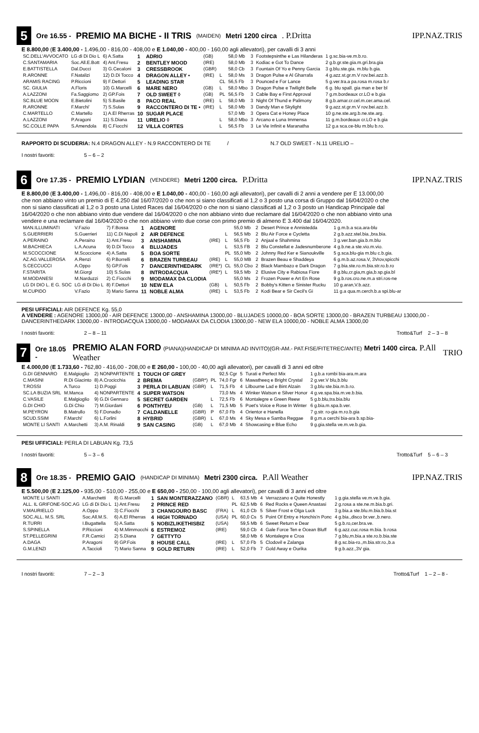5
Ore 16.55 - PREMIO MA BICHE - II TRIS (MAIDEN) Metri 1200 circa. P.Dritta IPP.NAZ.TRIS
E 8.800,00 (E 3.400,00 - 1.496,00 - 816,00 - 408,00 e E 1.040,00 - 400,00 - 160,00 agli allevatori), per cavalli di 3 anni
| SC.DELL'AVVOCATO | LG di Di Dio L | 6) A.Satta | 1 | ADRIO | (GB) | | 58,0 Mb | 3 | Footstepsinthe e Las Hilanderas | 1 g.sc.bia-ve.m.b.ro. |
| C.SANTAMARIA | Soc.All.E.Bott | 4) Ant.Fresu | 2 | BENTLEY MOOD | (IRE) | | 58,0 Mb | 3 | Kodiac e Got To Dance | 2 g.b.gr.ste.gia.m.gri.bra.gia |
| E.BATTISTELLA | Dal.Ducci | 3) G.Cecaloni | 3 | CRESSBROOK | (GBR) | | 58,0 Cb | 3 | Fountain Of Yo e Penny Garcia | 3 g.blu.ste.gia. m.blu b.gia. |
| R.ARONNE | F.Natalizi | 12) D.Di Tocco | 4 | DRAGON ALLEY • | (IRE) | L | 58,0 Ms | 3 | Dragon Pulse e Al Gharrafa | 4 g.azz.st.gr.m.V rov.bei.azz.b. |
| ARAMIS RACING | P.Riccioni | 9) F.Dettori | 5 | LEADING STAR | | CL | 56,5 Fb | 3 | Pounced e For Lance | 5 g.ver.tra.a pa.rosa m.rosa b.r |
| SC. GIULIA | A.Floris | 10) G.Marcelli | 6 | MARE NERO | (GB) | L | 58,0 Mbo | 3 | Dragon Pulse e Twilight Belle | 6 g. blu spall. gia man e ber bl |
| A.LAZZONI | Fa.Saggiomo | 2) GP.Fois | 7 | OLD SWEET ◊ | (GB) | PL | 56,5 Fb | 3 | Cable Bay e First Approval | 7 g.m.bordeaux cr.LO e b.gia |
| SC.BLUE MOON | E.Bietolini | 5) S.Basile | 8 | PACO REAL | (IRE) | L | 58,0 Mb | 3 | Night Of Thund e Palimony | 8 g.b.amar.cr.cel.m.cer.ama.cel. |
| R.ARONNE | F.Marchi' | 7) S.Sulas | 9 | RACCONTERO DI TE • | (IRE) | L | 58,0 Mb | 3 | Dandy Man e Skylight | 9 g.azz.st.gr.m.V rov.bei.azz.b. |
| C.MARTELLO | C.Martello | 1) A.El Rherras | 10 | SUGAR PLACE | | | 57,0 Mb | 3 | Opera Cat e Honey Place | 10 g.ne.ste.arg.b.ne.ste.arg. |
| A.LAZZONI | P.Aragoni | 11) S.Diana | 11 | URELIO ◊ | | L | 58,0 Mbo | 3 | Arcano e Luna Immensa | 11 g.m.bordeaux cr.LO e b.gia |
| SC.COLLE PAPA | S.Amendola | 8) C.Fiocchi | 12 | VILLA CORTES | | L | 56,5 Fb | 3 | Le Vie Infinit e Maranatha | 12 g.a sca.ce-blu m.blu b.ro. |
RAPPORTO DI SCUDERIA: N.4 DRAGON ALLEY - N.9 RACCONTERO DI TE / N.7 OLD SWEET - N.11 URELIO –
I nostri favoriti: 5 – 6 – 2
6
Ore 17.35 - PREMIO LYDIAN (VENDERE) Metri 1200 circa. P.Dritta IPP.NAZ.TRIS
E 8.800,00 (E 3.400,00 - 1.496,00 - 816,00 - 408,00 e E 1.040,00 - 400,00 - 160,00 agli allevatori), per cavalli di 2 anni a vendere per E 13.000,00 che non abbiano vinto un premio di E 4.250 dal 16/07/2020 o che non si siano classificati al 1,2 o 3 posto una corsa di Gruppo dal 16/04/2020 o che non si siano classificati al 1,2 o 3 posto una Listed Races dal 16/04/2020 o che non si siano classificati al 1,2 o 3 posto un Handicap Principale dal 16/04/2020 o che non abbiano vinto due vendere dal 16/04/2020 o che non abbiano vinto due reclamare dal 16/04/2020 o che non abbiano vinto una vendere e una reclamare dal 16/04/2020 o che non abbiano vinto due corse con primo premio di almeno E 3.400 dal 16/04/2020.
| MAN.ILLUMINATI | V.Fazio | 7) F.Bossa | 1 | AGENORE | | | 55,0 Mb | 2 | Desert Prince e Annistedda | 1 g.m.b.a sca.ara-blu |
| S.GUERRIERI | S.Guerrieri | 11) C.Di Napoli | 2 | AIR DEFENCE | | L | 56,5 Mb | 2 | Blu Air Force e Cycletta | 2 g.b.azz.stel.bia.,bra.bia. |
| A.PERAINO | A.Peraino | 1) Ant.Fresu | 3 | ANSHAMINA | (IRE) | L | 56,5 Fb | 2 | Anjaal e Shahmina | 3 g.ver.ban.gia.b.m.blu |
| M.BACHIECA | L.A.Acuna | 9) D.Di Tocco | 4 | BLUJADES | | L | 53,5 FB | 2 | Blu Constellat e Jadesnumberone | 4 g.b.ne.a ste.vio.m.vio. |
| M.SCOCCIONE | M.Scoccione | 4) A.Satta | 5 | BOA SORTE | | PL | 55,0 Mb | 2 | Johnny Red Ker e Sianoukville | 5 g.sca.blu-gia m.blu c.b.gia. |
| AZ.AG.VALLEROSA | A.Renzi | 6) P.Borrelli | 6 | BRAZEN TURBEAU | (IRE) | L | 55,0 MB | 2 | Brazen Beau e Shaddeya | 6 g.m.b.az.rosa.V, 3Vrov,spicchi |
| S.CECCUCCI | A.Oppo | 5) GP.Fois | 7 | DANCERINTHEDARK | (IRE*) | CL | 55,0 Cbo | 2 | Black Mambazo e Dark Dragon | 7 g.bia.ste.ro.m.bia.str.ro.b.ro |
| F.STARITA | M.Giorgi | 10) S.Sulas | 8 | INTRODACQUA | (IRE*) | L | 59,5 Mb | 2 | Elusive City e Rabiosa Fiore | 8 g.blu,cr.gia,m.gia,b.sp.gia.bl |
| M.MODANESI | M.Narduzzi | 2) C.Fiocchi | 9 | MODAMAX DA CLODIA | | | 55,0 Ms | 2 | Frozen Power e Art En Rose | 9 g.b.ros.cro.ne.m.a stri.ros-ne |
| LG DI DIO L. E G. SOC | LG di Di Dio L | 8) F.Dettori | 10 | NEW ELA | (GB) | L | 50,5 Fb | 2 | Bobby's Kitten e Sinister Rucku | 10 g.aran,V.b.azz. |
| M.CUPIDO | V.Fazio | 3) Mario Sanna | 11 | NOBLE ALMA | (IRE) | L | 53,5 Fb | 2 | Kodi Bear e Sir Cecil's Gi | 11 g.a qua.m.cerch.b.a spi.blu-ar |
PESI UFFICIALI: AIR DEFENCE Kg. 55,0
A VENDERE : AGENORE 13000,00 - AIR DEFENCE 13000,00 - ANSHAMINA 13000,00 - BLUJADES 10000,00 - BOA SORTE 13000,00 - BRAZEN TURBEAU 13000,00 - DANCERINTHEDARK 13000,00 - INTRODACQUA 13000,00 - MODAMAX DA CLODIA 13000,00 - NEW ELA 10000,00 - NOBLE ALMA 13000,00
I nostri favoriti: 2 – 8 – 11 Trotto&Turf 2 – 3 – 8
7
Ore 18.05 - PREMIO ALAN FORD (PIANA)(HANDICAP DI MINIMA AD INVITO)(GR-AM.- PAT.FISE/FITETREC/ANTE) Metri 1400 circa. P.All Weather TRIO
E 4.000,00 (E 1.733,60 - 762,80 - 416,00 - 208,00 e E 260,00 - 100,00 - 40,00 agli allevatori), per cavalli di 3 anni ed oltre
| G.DI GENNARO | E.Malgioglio | 2) NONPARTENTE | 1 | TOUCH OF GREY | | | 92,5 Cgr | 5 | Turati e Perfect Mix | 1 g.b.a rombi bia-ara.m.ara |
| C.MASINI | R.Di Giacinto | 8) A.Crocicchia | 2 | BREMA | (GBR*) | PL | 74,0 Fgr | 6 | Mawatheeq e Bright Crystal | 2 g.ver.V blu,b.blu |
| T.ROSSI | A.Turco | 1) D.Poggi | 3 | PERLA DI LABUAN | (GBR) | L | 71,5 Fb | 4 | Lilbourne Lad e Bint Alzain | 3 g.blu ste.bia.m.b.ro. |
| SC.LA BUZIA SRL | M.Manca | 4) NONPARTENTE | 4 | SUPER WATSON | | | 73,0 Ms | 4 | Winker Watson e Silver Honor | 4 g.ve.spa.bia.m.ve.b.bia. |
| C.VASILE | E.Malgioglio | 9) G.Di Gennaro | 5 | SECRET GARDEN | | L | 72,5 Fb | 6 | Montalegre e Green Reew | 5 g.b.blu,tra.bia.blu |
| G.DI CHIO | G.Di Chio | 7) M.Giordani | 6 | PONTHYEU | (GB) | L | 71,5 Mb | 5 | Poet's Voice e Rose In Winter | 6 g.bia.m.spa.b.ver. |
| M.PEYRON | B.Matrullo | 5) F.Donadio | 7 | CALDANELLE | (GBR) | P | 67,0 Fb | 4 | Orientor e Hanella | 7 g.str. ro-gia m.ro.b.gia |
| SCUD.SSIM | F.Marchi' | 6) L.Forlini | 8 | HYBRID | (GBR) | L | 67,0 Ms | 4 | Sky Mesa e Samba Reggae | 8 g.m.a cerchi bia-ara b.sp.bia- |
| MONTE LI SANTI | A.Marchetti | 3) A.M. Rinaldi | 9 | SAN CASING | (GB) | L | 67,0 Mb | 4 | Showcasing e Blue Echo | 9 g.gia.stella ve.m.ve.b.gia. |
PESI UFFICIALI: PERLA DI LABUAN Kg. 73,5
I nostri favoriti: 5 – 3 – 6 Trotto&Turf 5 – 6 – 3
8
Ore 18.35 - PREMIO GAIO (HANDICAP DI MINIMA) Metri 2300 circa. P.All Weather IPP.NAZ.TRIS
E 5.500,00 (E 2.125,00 - 935,00 - 510,00 - 255,00 e E 650,00 - 250,00 - 100,00 agli allevatori), per cavalli di 3 anni ed oltre
| MONTE LI SANTI | A.Marchetti | 8) G.Marcelli | 1 | SAN MONTERAZZANO | (GBR) | L | 63,5 Mb | 4 | Verrazzano e Quite Honestly | 1 g.gia.stella ve.m.ve.b.gia. |
| ALL. IL GRIFONE-SOC.AG | LG di Di Dio L | 1) Ant.Fresu | 2 | PRINCE RED | | PL | 62,5 Mb | 6 | Red Rocks e Queen Anastasi | 2 g.rosa a ste.ne.m.bia.b.gri. |
| V.MAURIELLO | A.Oppo | 3) C.Fiocchi | 3 | CHANGOURO BASC | (FRA) | L | 61,0 Cb | 5 | Silver Frost e Olga Luck | 3 g.bia.a ste.blu.m.bia.b.bia.st |
| SOC.ALL. M.S. SRL | Soc.All.M.S. | 6) A.El Rherras | 4 | HIGH TORNADO | (USA) | PL | 60,0 Cs | 5 | Point Of Entry e Honchis'n Ponc | 4 g.bia.,disco br.ver.,b.nero. |
| R.TURRI | I.Bugattella | 5) A.Satta | 5 | NOBIZLIKETHISBIZ | (USA) | | 59,5 Mb | 6 | Sweet Return e Dear | 5 g.b.ro,cer.bra.ve. |
| S.SPINELLA | P.Riccioni | 4) M.Mimmocchi | 6 | ESTREMOZ | (IRE) | | 59,0 Cb | 4 | Gale Force Ten e Ocean Bluff | 6 g.azz.cuc.rosa m.bia. b.rosa |
| ST.PELLEGRINI | F.R.Camici | 2) S.Diana | 7 | GETTYTO | | | 58,0 Mb | 6 | Montalegre e Croa | 7 g.blu,m.bia.a ste.ro.b.bia.ste |
| A.DAGA | P.Aragoni | 9) GP.Fois | 8 | HOUSE CALL | (IRE) | L | 57,0 Fb | 5 | Clodovil e Zalanga | 8 g.sc.bia-ro.,m.bia.str.ro.,b.a |
| G.M.LENZI | A.Taccioli | 7) Mario Sanna | 9 | GOLD RETURN | (IRE) | L | 52,0 Fb | 7 | Gold Away e Ourika | 9 g.b.azz.,3V gia. |
I nostri favoriti: 7 – 2 – 3 Trotto&Turf 1 – 2 – 8 -